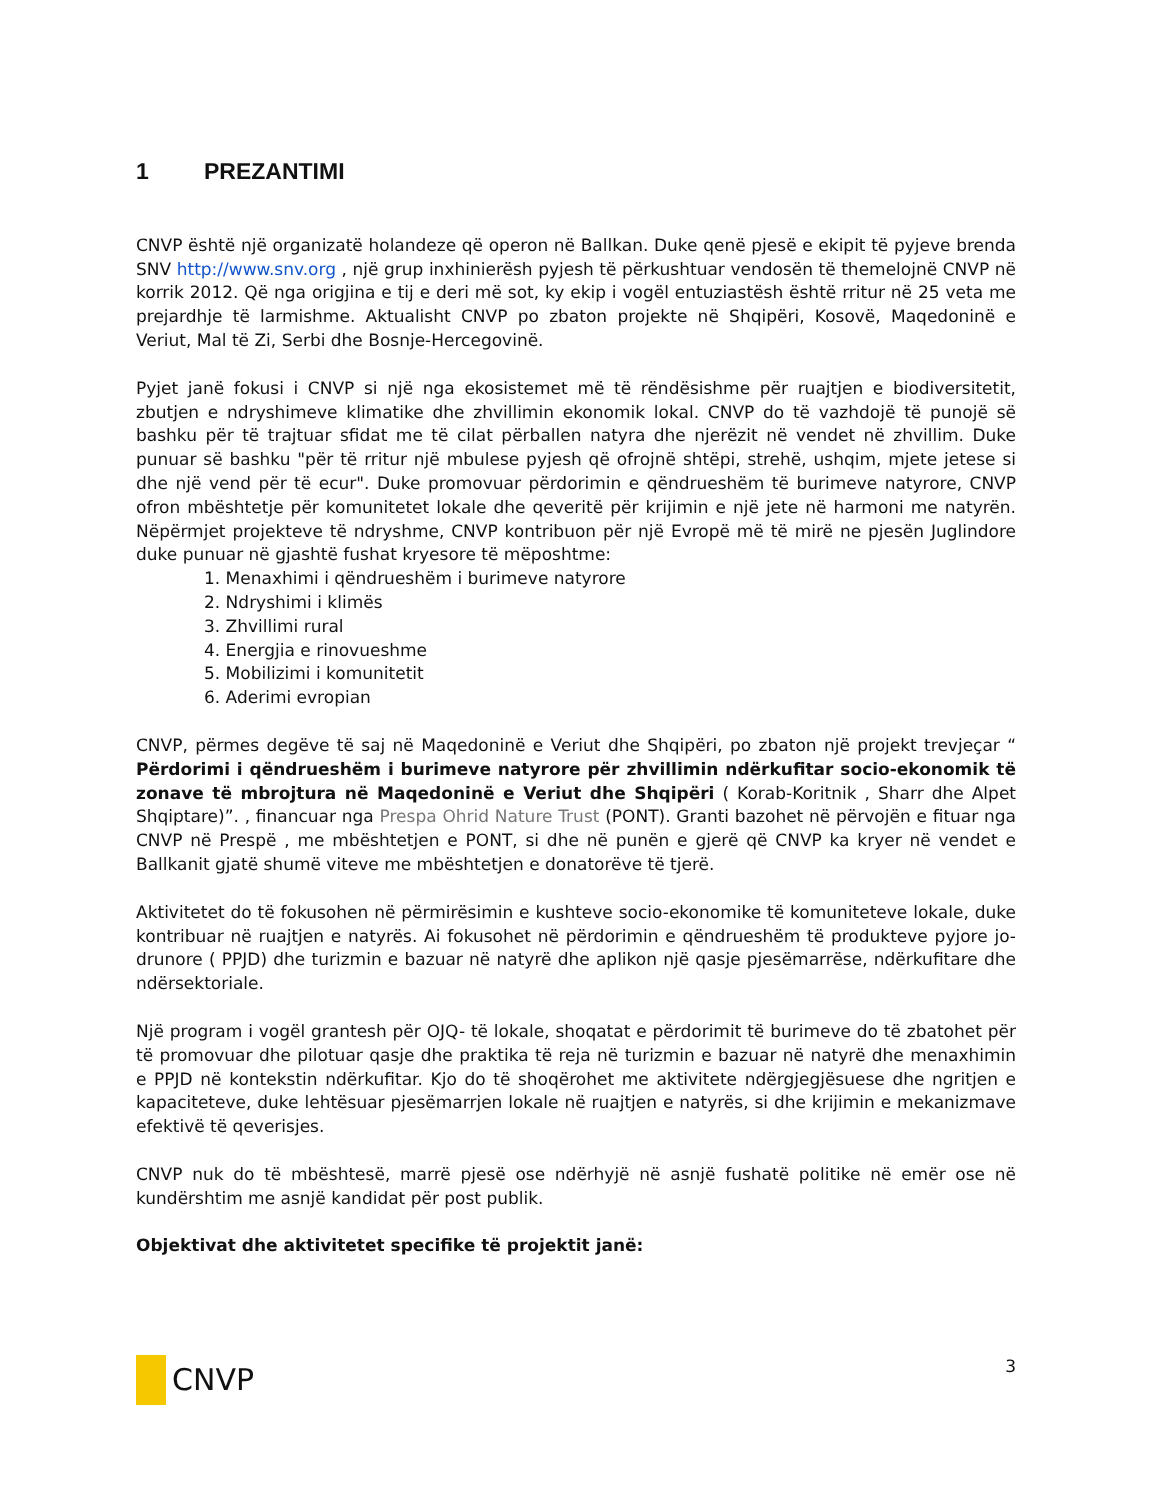1 PREZANTIMI
CNVP është një organizatë holandeze që operon në Ballkan. Duke qenë pjesë e ekipit të pyjeve brenda SNV http://www.snv.org , një grup inxhinierësh pyjesh të përkushtuar vendosën të themelojnë CNVP në korrik 2012. Që nga origjina e tij e deri më sot, ky ekip i vogël entuziastësh është rritur në 25 veta me prejardhje të larmishme. Aktualisht CNVP po zbaton projekte në Shqipëri, Kosovë, Maqedoninë e Veriut, Mal të Zi, Serbi dhe Bosnje-Hercegovinë.
Pyjet janë fokusi i CNVP si një nga ekosistemet më të rëndësishme për ruajtjen e biodiversitetit, zbutjen e ndryshimeve klimatike dhe zhvillimin ekonomik lokal. CNVP do të vazhdojë të punojë së bashku për të trajtuar sfidat me të cilat përballen natyra dhe njerëzit në vendet në zhvillim. Duke punuar së bashku "për të rritur një mbulese pyjesh që ofrojnë shtëpi, strehë, ushqim, mjete jetese si dhe një vend për të ecur". Duke promovuar përdorimin e qëndrueshëm të burimeve natyrore, CNVP ofron mbështetje për komunitetet lokale dhe qeveritë për krijimin e një jete në harmoni me natyrën. Nëpërmjet projekteve të ndryshme, CNVP kontribuon për një Evropë më të mirë ne pjesën Juglindore duke punuar në gjashtë fushat kryesore të mëposhtme:
1. Menaxhimi i qëndrueshëm i burimeve natyrore
2. Ndryshimi i klimës
3. Zhvillimi rural
4. Energjia e rinovueshme
5. Mobilizimi i komunitetit
6. Aderimi evropian
CNVP, përmes degëve të saj në Maqedoninë e Veriut dhe Shqipëri, po zbaton një projekt trevjeçar “ Përdorimi i qëndrueshëm i burimeve natyrore për zhvillimin ndërkufitar socio-ekonomik të zonave të mbrojtura në Maqedoninë e Veriut dhe Shqipëri ( Korab-Koritnik , Sharr dhe Alpet Shqiptare)”. , financuar nga Prespa Ohrid Nature Trust (PONT). Granti bazohet në përvojën e fituar nga CNVP në Prespë , me mbështetjen e PONT, si dhe në punën e gjerë që CNVP ka kryer në vendet e Ballkanit gjatë shumë viteve me mbështetjen e donatorëve të tjerë.
Aktivitetet do të fokusohen në përmirësimin e kushteve socio-ekonomike të komuniteteve lokale, duke kontribuar në ruajtjen e natyrës. Ai fokusohet në përdorimin e qëndrueshëm të produkteve pyjore jo-drunore ( PPJD) dhe turizmin e bazuar në natyrë dhe aplikon një qasje pjesëmarrëse, ndërkufitare dhe ndërsektoriale.
Një program i vogël grantesh për OJQ- të lokale, shoqatat e përdorimit të burimeve do të zbatohet për të promovuar dhe pilotuar qasje dhe praktika të reja në turizmin e bazuar në natyrë dhe menaxhimin e PPJD në kontekstin ndërkufitar. Kjo do të shoqërohet me aktivitete ndërgjegjësuese dhe ngritjen e kapaciteteve, duke lehtësuar pjesëmarrjen lokale në ruajtjen e natyrës, si dhe krijimin e mekanizmave efektivë të qeverisjes.
CNVP nuk do të mbështesë, marrë pjesë ose ndërhyjë në asnjë fushatë politike në emër ose në kundërshtim me asnjë kandidat për post publik.
Objektivat dhe aktivitetet specifike të projektit janë:
CNVP
3